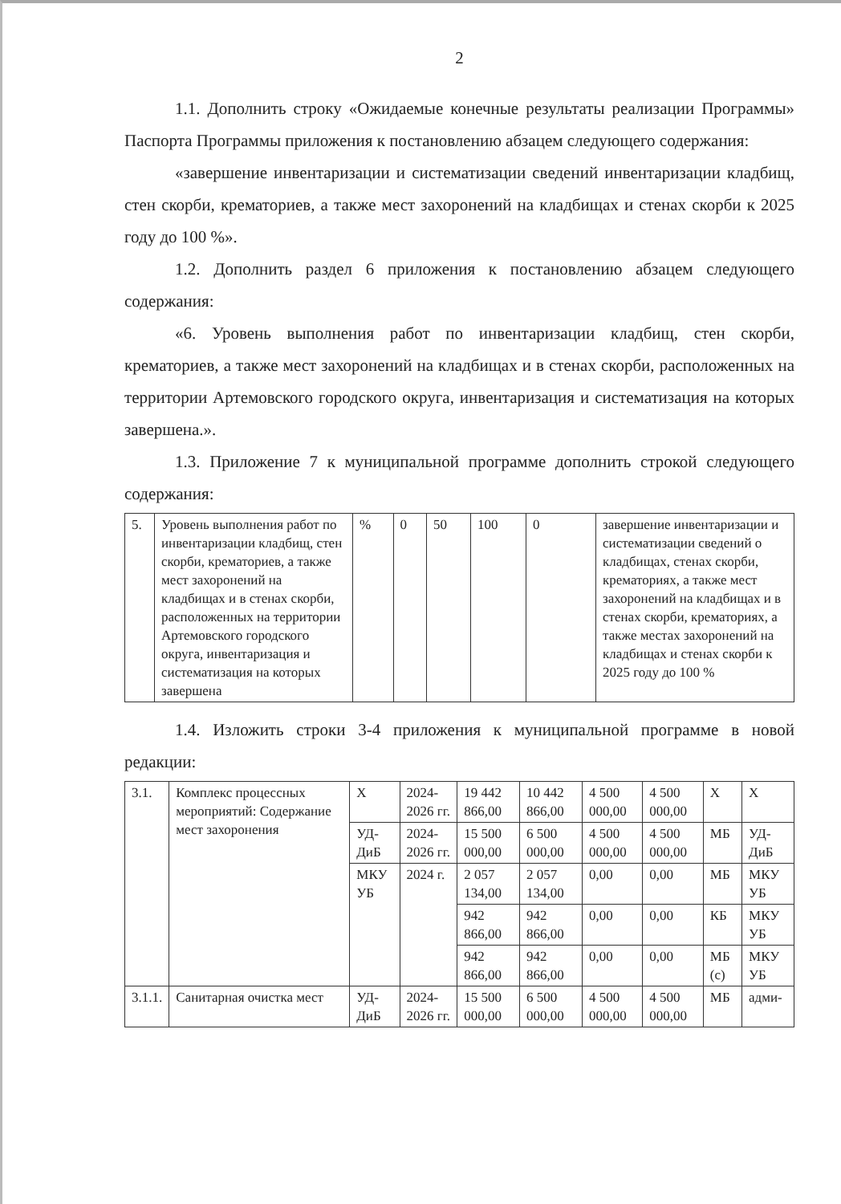2
1.1. Дополнить строку «Ожидаемые конечные результаты реализации Программы» Паспорта Программы приложения к постановлению абзацем следующего содержания:
«завершение инвентаризации и систематизации сведений инвентаризации кладбищ, стен скорби, крематориев, а также мест захоронений на кладбищах и стенах скорби к 2025 году до 100 %».
1.2. Дополнить раздел 6 приложения к постановлению абзацем следующего содержания:
«6. Уровень выполнения работ по инвентаризации кладбищ, стен скорби, крематориев, а также мест захоронений на кладбищах и в стенах скорби, расположенных на территории Артемовского городского округа, инвентаризация и систематизация на которых завершена.».
1.3. Приложение 7 к муниципальной программе дополнить строкой следующего содержания:
| 5. | Уровень выполнения работ по инвентаризации кладбищ, стен скорби, крематориев, а также мест захоронений на кладбищах и в стенах скорби, расположенных на территории Артемовского городского округа, инвентаризация и систематизация на которых завершена | % | 0 | 50 | 100 | 0 | завершение инвентаризации и систематизации сведений о кладбищах, стенах скорби, крематориях, а также мест захоронений на кладбищах и в стенах скорби, крематориях, а также местах захоронений на кладбищах и стенах скорби к 2025 году до 100 % |
1.4. Изложить строки 3-4 приложения к муниципальной программе в новой редакции:
| 3.1. | Комплекс процессных мероприятий: Содержание мест захоронения | Х | 2024-2026 гг. | 19 442 866,00 | 10 442 866,00 | 4 500 000,00 | 4 500 000,00 | Х | Х |
| | | УД-ДиБ | 2024-2026 гг. | 15 500 000,00 | 6 500 000,00 | 4 500 000,00 | 4 500 000,00 | МБ | УД-ДиБ |
| | | МКУ УБ | 2024 г. | 2 057 134,00 | 2 057 134,00 | 0,00 | 0,00 | МБ | МКУ УБ |
| | | | | 942 866,00 | 942 866,00 | 0,00 | 0,00 | КБ | МКУ УБ |
| | | | | 942 866,00 | 942 866,00 | 0,00 | 0,00 | МБ (с) | МКУ УБ |
| 3.1.1. | Санитарная очистка мест | УД-ДиБ | 2024-2026 гг. | 15 500 000,00 | 6 500 000,00 | 4 500 000,00 | 4 500 000,00 | МБ | адми- |